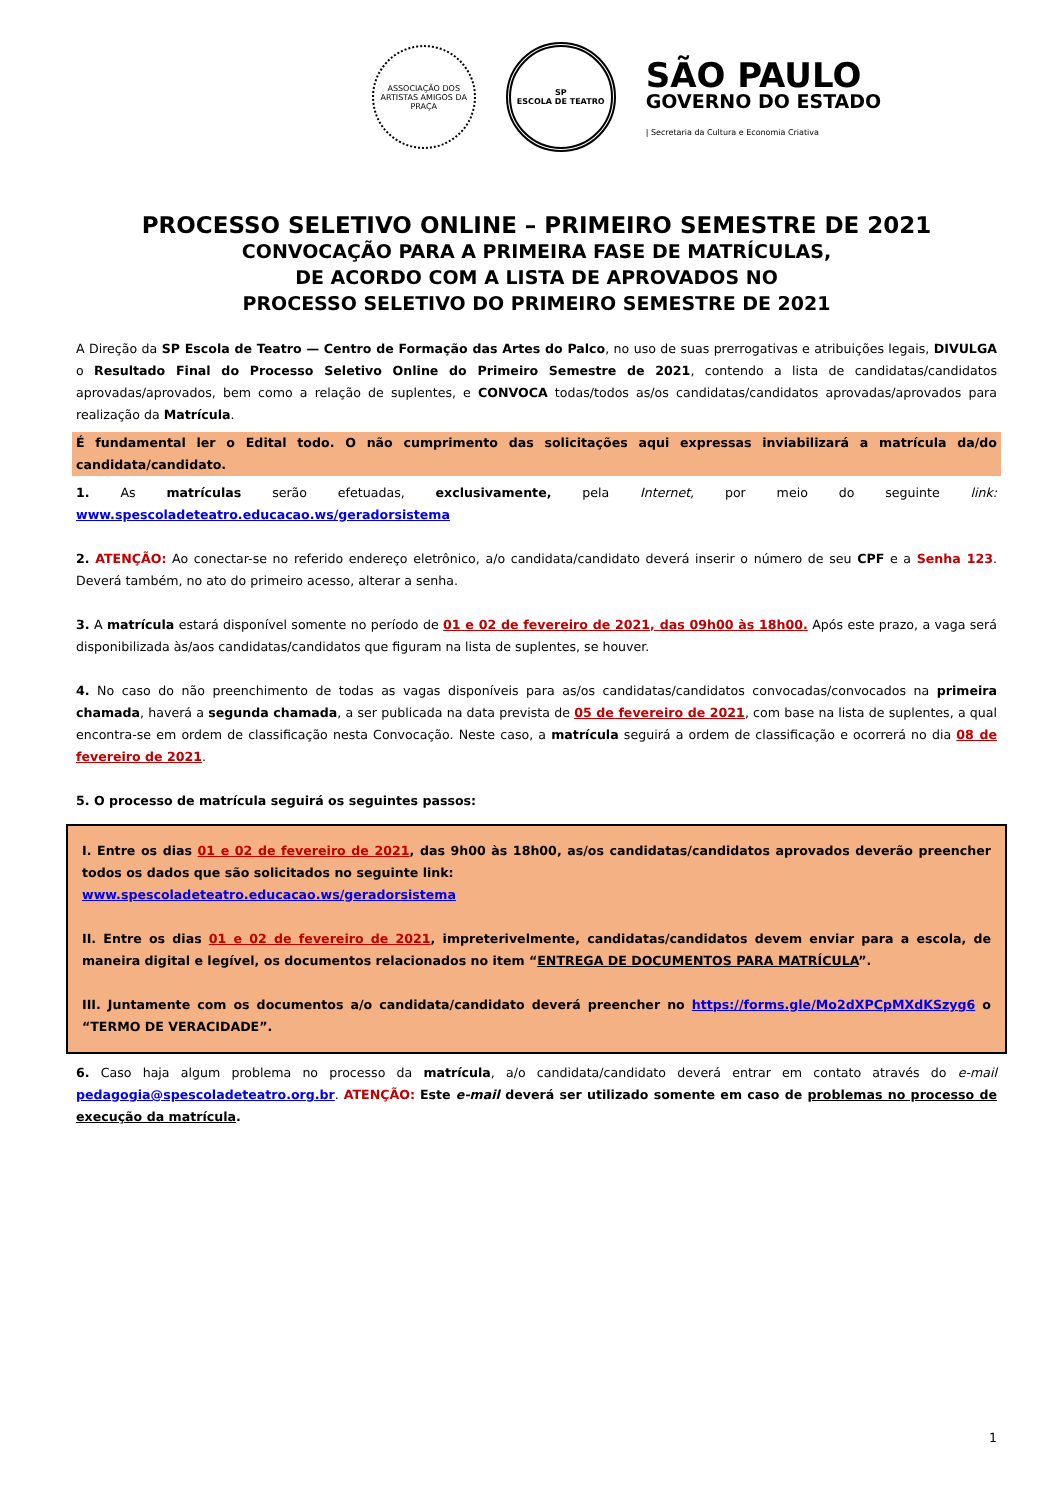ASSOCIAÇÃO DOS ARTISTAS AMIGOS DA PRAÇA
SP
ESCOLA DE TEATRO
SÃO PAULO
GOVERNO DO ESTADO
| Secretaria da Cultura e Economia Criativa
PROCESSO SELETIVO ONLINE – PRIMEIRO SEMESTRE DE 2021
CONVOCAÇÃO PARA A PRIMEIRA FASE DE MATRÍCULAS,
DE ACORDO COM A LISTA DE APROVADOS NO
PROCESSO SELETIVO DO PRIMEIRO SEMESTRE DE 2021
A Direção da SP Escola de Teatro — Centro de Formação das Artes do Palco, no uso de suas prerrogativas e atribuições legais, DIVULGA o Resultado Final do Processo Seletivo Online do Primeiro Semestre de 2021, contendo a lista de candidatas/candidatos aprovadas/aprovados, bem como a relação de suplentes, e CONVOCA todas/todos as/os candidatas/candidatos aprovadas/aprovados para realização da Matrícula.
É fundamental ler o Edital todo. O não cumprimento das solicitações aqui expressas inviabilizará a matrícula da/do candidata/candidato.
1. As matrículas serão efetuadas, exclusivamente, pela Internet, por meio do seguinte link: www.spescoladeteatro.educacao.ws/geradorsistema
2. ATENÇÃO: Ao conectar-se no referido endereço eletrônico, a/o candidata/candidato deverá inserir o número de seu CPF e a Senha 123. Deverá também, no ato do primeiro acesso, alterar a senha.
3. A matrícula estará disponível somente no período de 01 e 02 de fevereiro de 2021, das 09h00 às 18h00. Após este prazo, a vaga será disponibilizada às/aos candidatas/candidatos que figuram na lista de suplentes, se houver.
4. No caso do não preenchimento de todas as vagas disponíveis para as/os candidatas/candidatos convocadas/convocados na primeira chamada, haverá a segunda chamada, a ser publicada na data prevista de 05 de fevereiro de 2021, com base na lista de suplentes, a qual encontra-se em ordem de classificação nesta Convocação. Neste caso, a matrícula seguirá a ordem de classificação e ocorrerá no dia 08 de fevereiro de 2021.
5. O processo de matrícula seguirá os seguintes passos:
I. Entre os dias 01 e 02 de fevereiro de 2021, das 9h00 às 18h00, as/os candidatas/candidatos aprovados deverão preencher todos os dados que são solicitados no seguinte link:
www.spescoladeteatro.educacao.ws/geradorsistema
II. Entre os dias 01 e 02 de fevereiro de 2021, impreterivelmente, candidatas/candidatos devem enviar para a escola, de maneira digital e legível, os documentos relacionados no item “ENTREGA DE DOCUMENTOS PARA MATRÍCULA”.
III. Juntamente com os documentos a/o candidata/candidato deverá preencher no https://forms.gle/Mo2dXPCpMXdKSzyg6 o “TERMO DE VERACIDADE”.
6. Caso haja algum problema no processo da matrícula, a/o candidata/candidato deverá entrar em contato através do e-mail pedagogia@spescoladeteatro.org.br. ATENÇÃO: Este e-mail deverá ser utilizado somente em caso de problemas no processo de execução da matrícula.
1